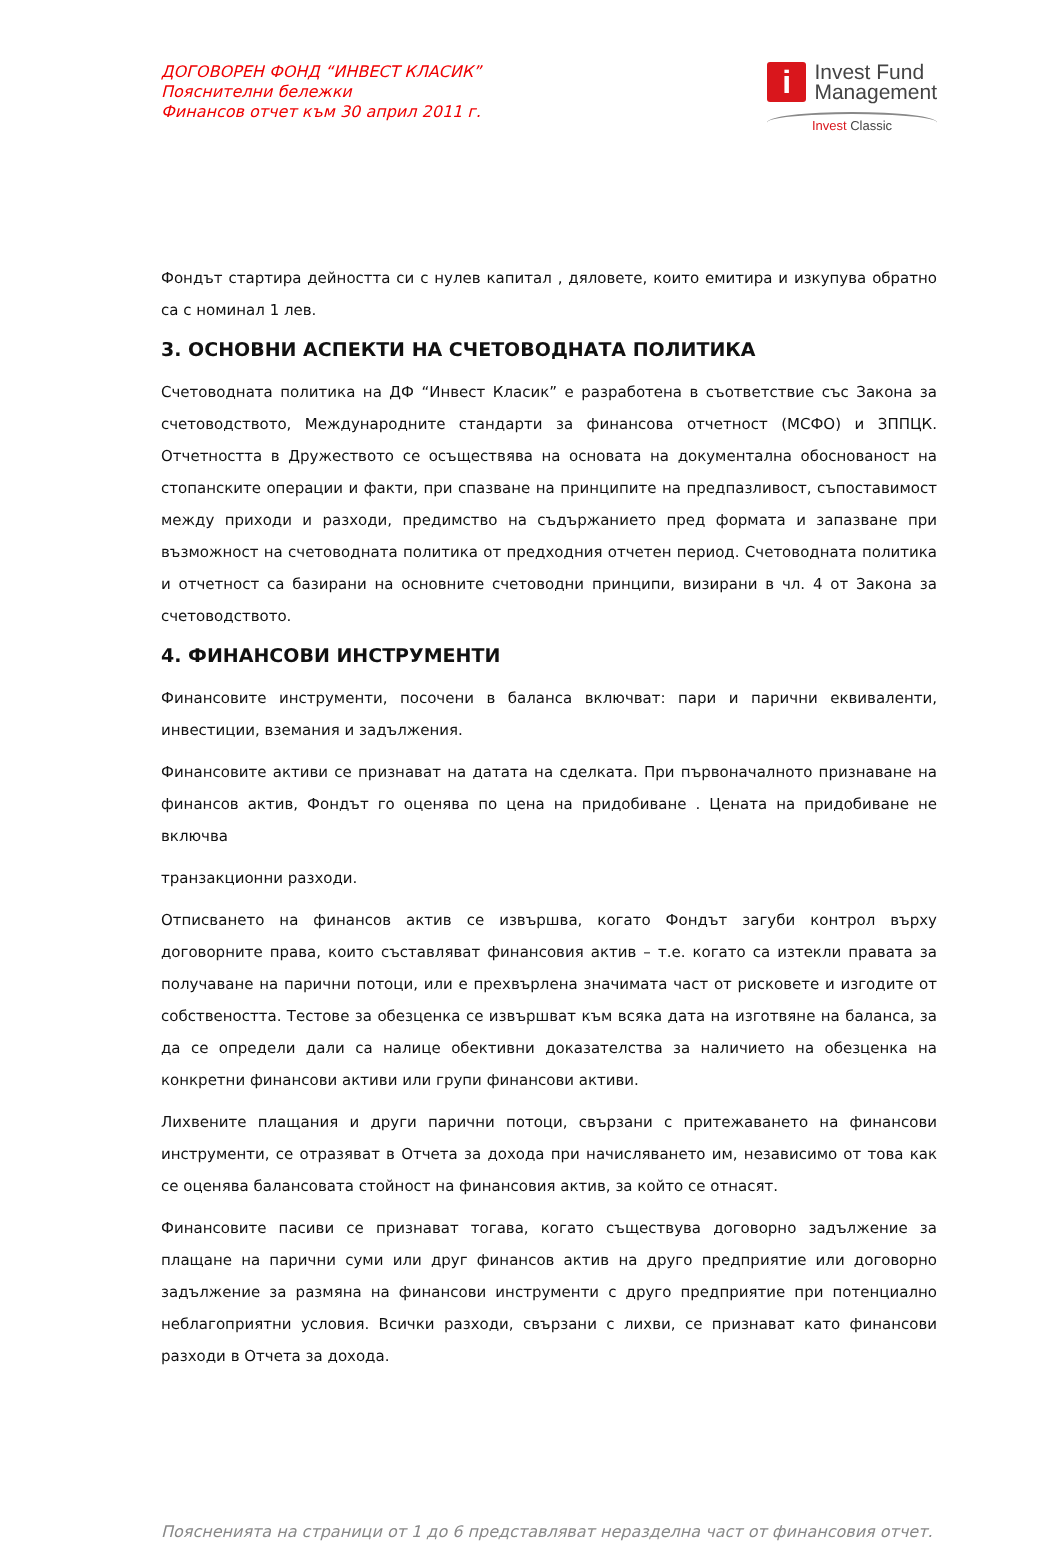ДОГОВОРЕН ФОНД “ИНВЕСТ КЛАСИК”
Пояснителни бележки
Финансов отчет към 30 април 2011 г.
i
Invest Fund
Management
Invest Classic
Фондът стартира дейността си с нулев капитал , дяловете, които емитира и изкупува обратно са с номинал 1 лев.
3. ОСНОВНИ АСПЕКТИ НА СЧЕТОВОДНАТА ПОЛИТИКА
Счетоводната политика на ДФ “Инвест Класик” е разработена в съответствие със Закона за счетоводството, Международните стандарти за финансова отчетност (МСФО) и ЗППЦК. Отчетността в Дружеството се осъществява на основата на документална обоснованост на стопанските операции и факти, при спазване на принципите на предпазливост, съпоставимост между приходи и разходи, предимство на съдържанието пред формата и запазване при възможност на счетоводната политика от предходния отчетен период. Счетоводната политика и отчетност са базирани на основните счетоводни принципи, визирани в чл. 4 от Закона за счетоводството.
4. ФИНАНСОВИ ИНСТРУМЕНТИ
Финансовите инструменти, посочени в баланса включват: пари и парични еквиваленти, инвестиции, вземания и задължения.
Финансовите активи се признават на датата на сделката. При първоначалното признаване на финансов актив, Фондът го оценява по цена на придобиване . Цената на придобиване не включва
транзакционни разходи.
Отписването на финансов актив се извършва, когато Фондът загуби контрол върху договорните права, които съставляват финансовия актив – т.е. когато са изтекли правата за получаване на парични потоци, или е прехвърлена значимата част от рисковете и изгодите от собствеността. Тестове за обезценка се извършват към всяка дата на изготвяне на баланса, за да се определи дали са налице обективни доказателства за наличието на обезценка на конкретни финансови активи или групи финансови активи.
Лихвените плащания и други парични потоци, свързани с притежаването на финансови инструменти, се отразяват в Отчета за дохода при начисляването им, независимо от това как се оценява балансовата стойност на финансовия актив, за който се отнасят.
Финансовите пасиви се признават тогава, когато съществува договорно задължение за плащане на парични суми или друг финансов актив на друго предприятие или договорно задължение за размяна на финансови инструменти с друго предприятие при потенциално неблагоприятни условия. Всички разходи, свързани с лихви, се признават като финансови разходи в Отчета за дохода.
Поясненията на страници от 1 до 6 представляват неразделна част от финансовия отчет.